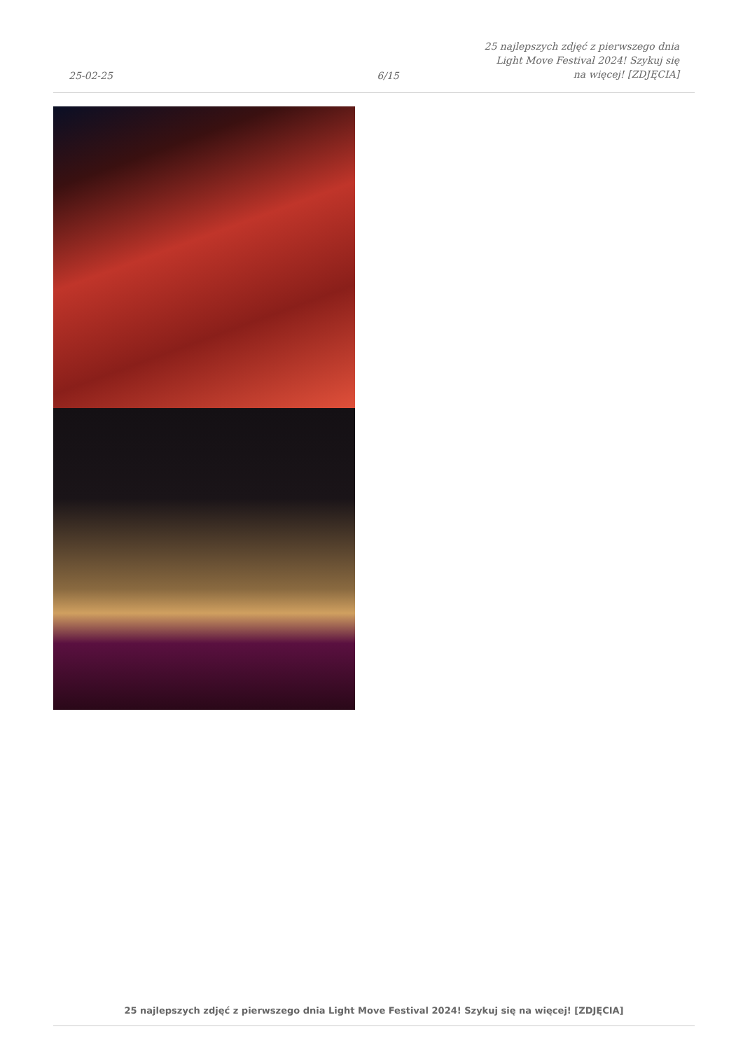25-02-25
6/15
25 najlepszych zdjęć z pierwszego dnia Light Move Festival 2024! Szykuj się na więcej! [ZDJĘCIA]
25 najlepszych zdjęć z pierwszego dnia Light Move Festival 2024! Szykuj się na więcej! [ZDJĘCIA]